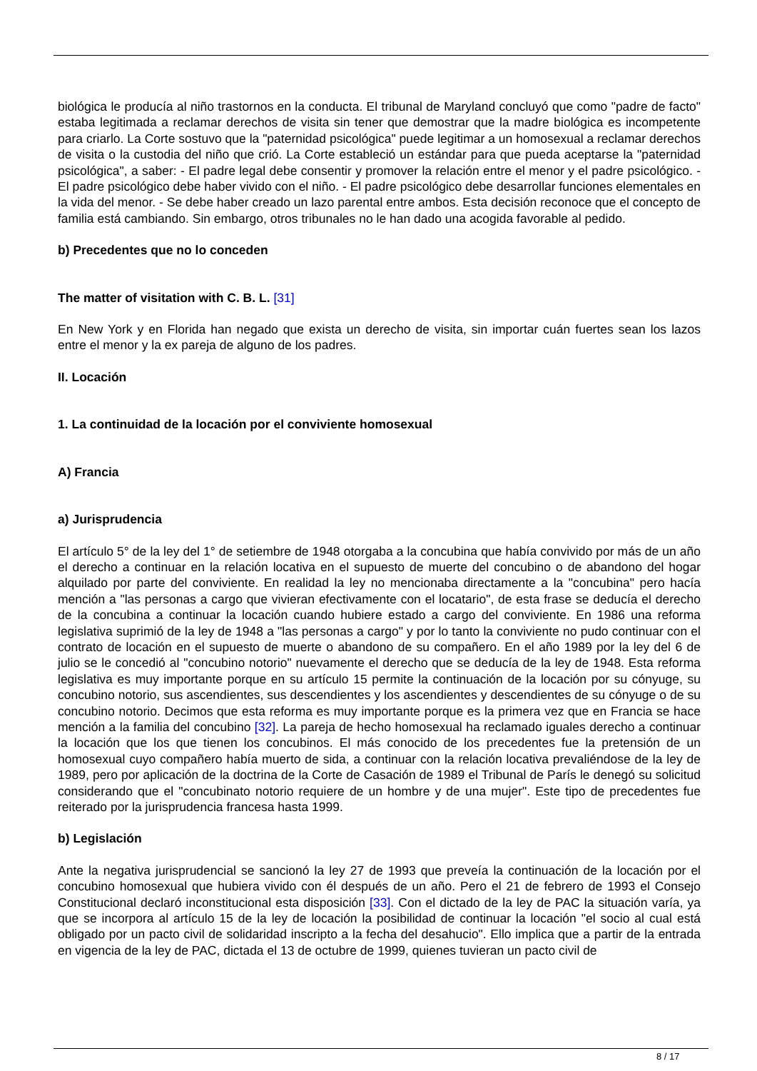biológica le producía al niño trastornos en la conducta. El tribunal de Maryland concluyó que como "padre de facto" estaba legitimada a reclamar derechos de visita sin tener que demostrar que la madre biológica es incompetente para criarlo. La Corte sostuvo que la "paternidad psicológica" puede legitimar a un homosexual a reclamar derechos de visita o la custodia del niño que crió. La Corte estableció un estándar para que pueda aceptarse la "paternidad psicológica", a saber: - El padre legal debe consentir y promover la relación entre el menor y el padre psicológico. - El padre psicológico debe haber vivido con el niño. - El padre psicológico debe desarrollar funciones elementales en la vida del menor. - Se debe haber creado un lazo parental entre ambos. Esta decisión reconoce que el concepto de familia está cambiando. Sin embargo, otros tribunales no le han dado una acogida favorable al pedido.
b) Precedentes que no lo conceden
The matter of visitation with C. B. L. [31]
En New York y en Florida han negado que exista un derecho de visita, sin importar cuán fuertes sean los lazos entre el menor y la ex pareja de alguno de los padres.
II. Locación
1. La continuidad de la locación por el conviviente homosexual
A) Francia
a) Jurisprudencia
El artículo 5° de la ley del 1° de setiembre de 1948 otorgaba a la concubina que había convivido por más de un año el derecho a continuar en la relación locativa en el supuesto de muerte del concubino o de abandono del hogar alquilado por parte del conviviente. En realidad la ley no mencionaba directamente a la "concubina" pero hacía mención a "las personas a cargo que vivieran efectivamente con el locatario", de esta frase se deducía el derecho de la concubina a continuar la locación cuando hubiere estado a cargo del conviviente. En 1986 una reforma legislativa suprimió de la ley de 1948 a "las personas a cargo" y por lo tanto la conviviente no pudo continuar con el contrato de locación en el supuesto de muerte o abandono de su compañero. En el año 1989 por la ley del 6 de julio se le concedió al "concubino notorio" nuevamente el derecho que se deducía de la ley de 1948. Esta reforma legislativa es muy importante porque en su artículo 15 permite la continuación de la locación por su cónyuge, su concubino notorio, sus ascendientes, sus descendientes y los ascendientes y descendientes de su cónyuge o de su concubino notorio. Decimos que esta reforma es muy importante porque es la primera vez que en Francia se hace mención a la familia del concubino [32]. La pareja de hecho homosexual ha reclamado iguales derecho a continuar la locación que los que tienen los concubinos. El más conocido de los precedentes fue la pretensión de un homosexual cuyo compañero había muerto de sida, a continuar con la relación locativa prevaliéndose de la ley de 1989, pero por aplicación de la doctrina de la Corte de Casación de 1989 el Tribunal de París le denegó su solicitud considerando que el "concubinato notorio requiere de un hombre y de una mujer". Este tipo de precedentes fue reiterado por la jurisprudencia francesa hasta 1999.
b) Legislación
Ante la negativa jurisprudencial se sancionó la ley 27 de 1993 que preveía la continuación de la locación por el concubino homosexual que hubiera vivido con él después de un año. Pero el 21 de febrero de 1993 el Consejo Constitucional declaró inconstitucional esta disposición [33]. Con el dictado de la ley de PAC la situación varía, ya que se incorpora al artículo 15 de la ley de locación la posibilidad de continuar la locación "el socio al cual está obligado por un pacto civil de solidaridad inscripto a la fecha del desahucio". Ello implica que a partir de la entrada en vigencia de la ley de PAC, dictada el 13 de octubre de 1999, quienes tuvieran un pacto civil de
8 / 17